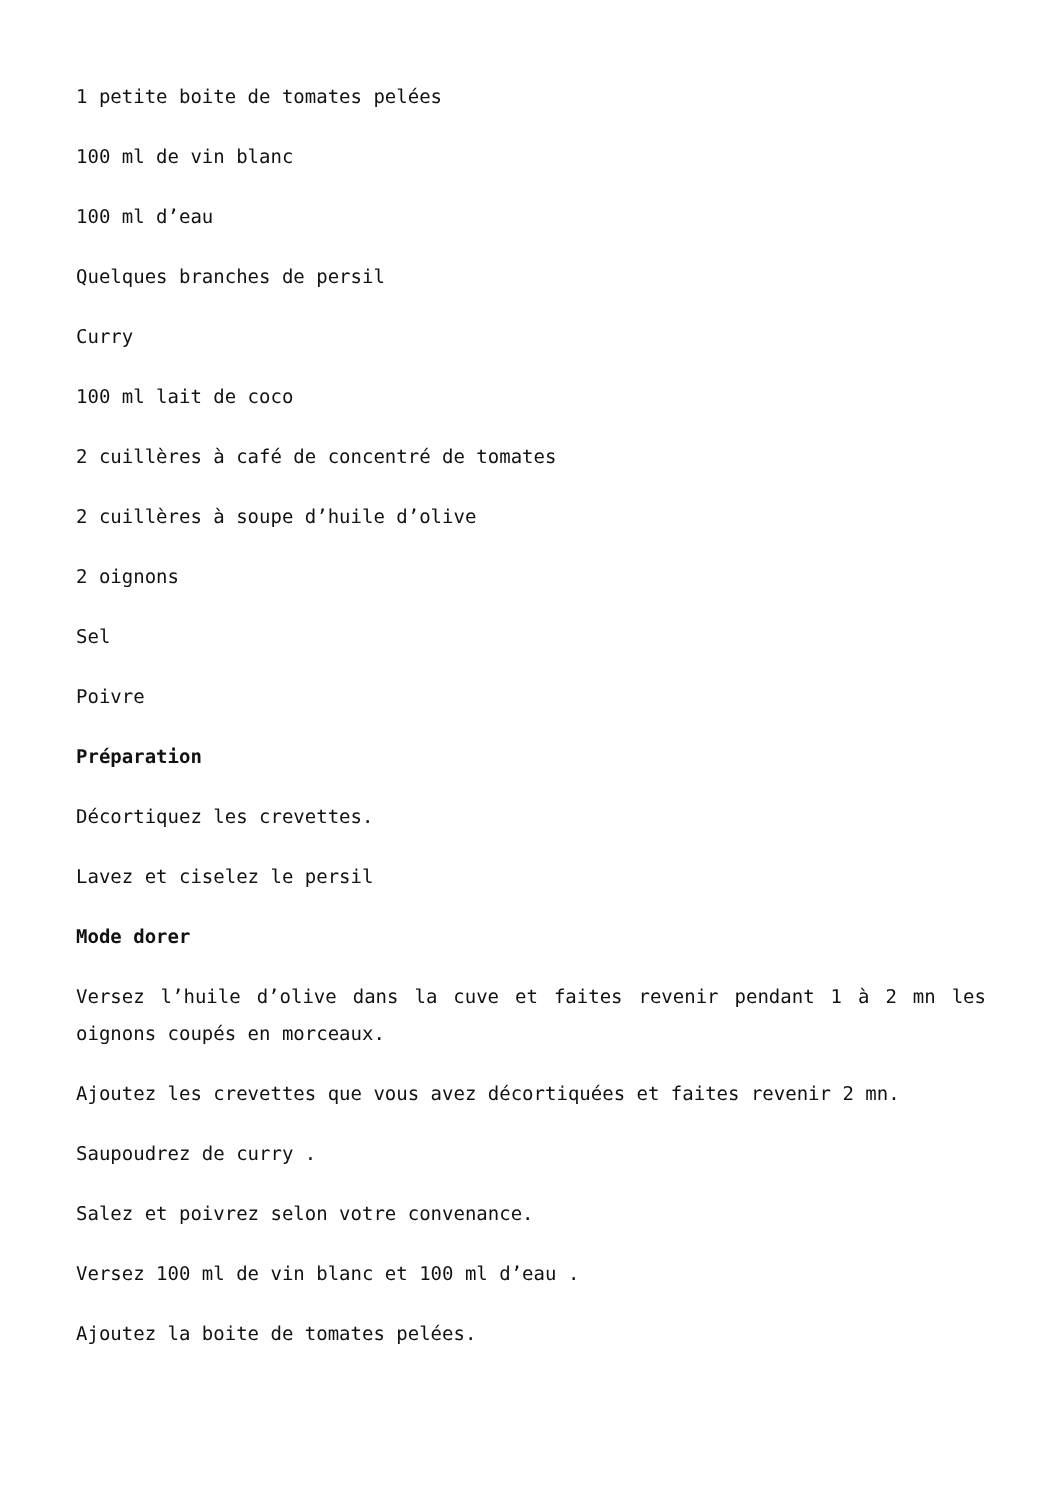1 petite boite de tomates pelées
100 ml de vin blanc
100 ml d’eau
Quelques branches de persil
Curry
100 ml lait de coco
2 cuillères à café de concentré de tomates
2 cuillères à soupe d’huile d’olive
2 oignons
Sel
Poivre
Préparation
Décortiquez les crevettes.
Lavez et ciselez le persil
Mode dorer
Versez l’huile d’olive dans la cuve et faites revenir pendant 1 à 2 mn les oignons coupés en morceaux.
Ajoutez les crevettes que vous avez décortiquées et faites revenir 2 mn.
Saupoudrez de curry .
Salez et poivrez selon votre convenance.
Versez 100 ml de vin blanc et 100 ml d’eau .
Ajoutez la boite de tomates pelées.